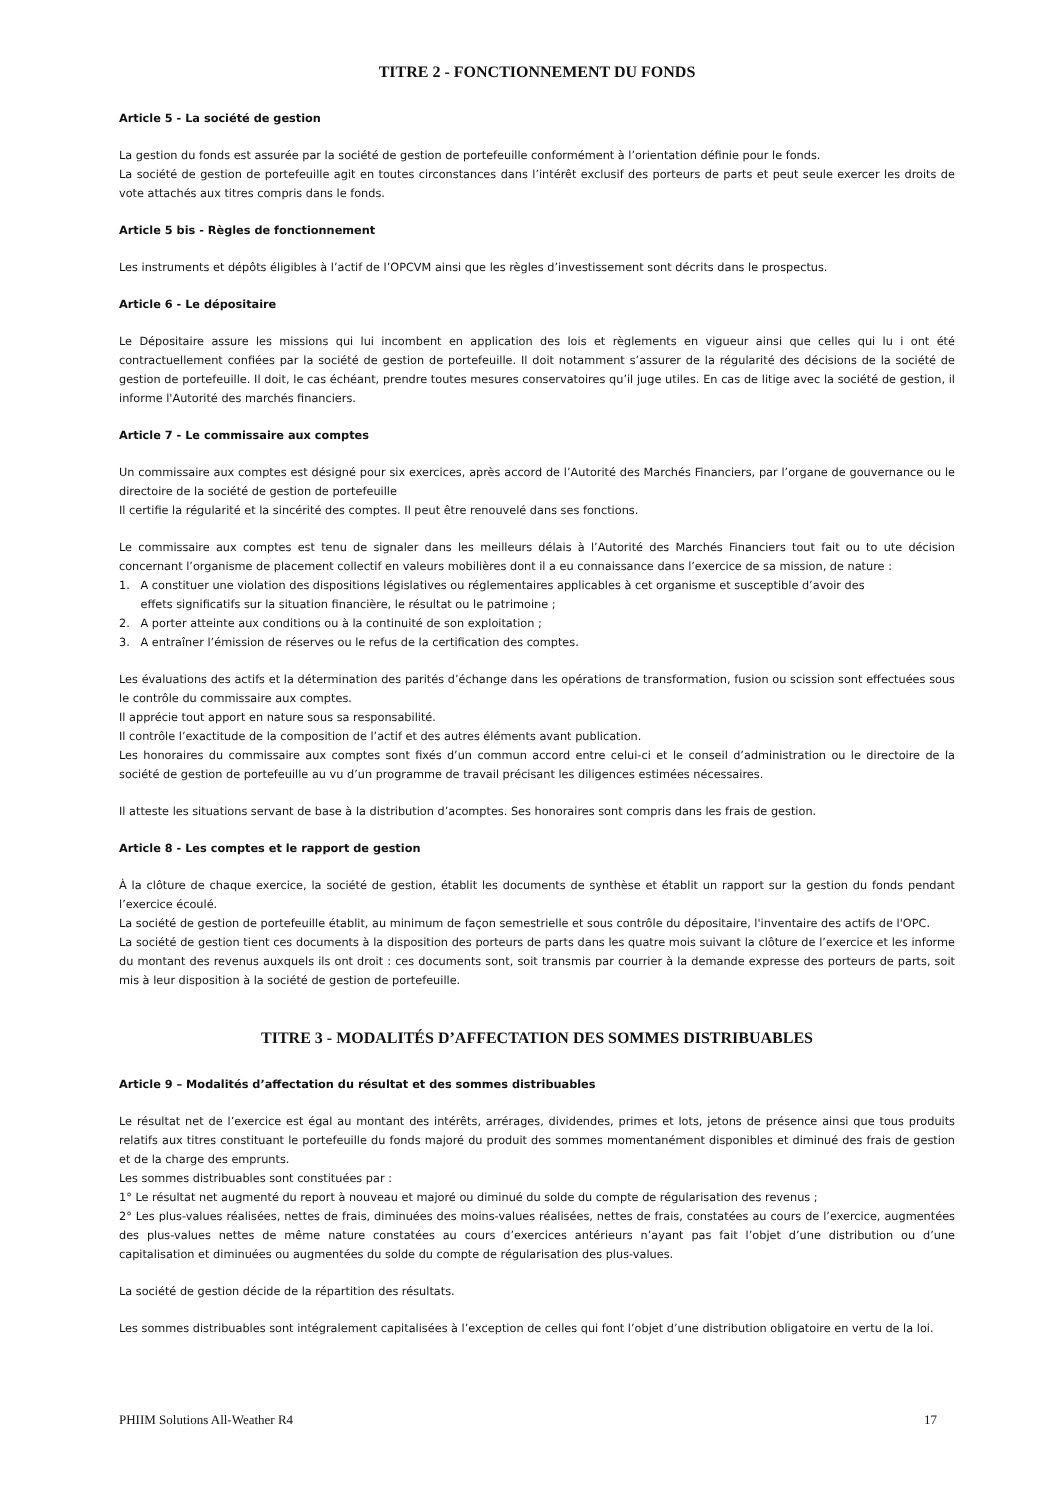TITRE 2 - FONCTIONNEMENT DU FONDS
Article 5 - La société de gestion
La gestion du fonds est assurée par la société de gestion de portefeuille conformément à l’orientation définie pour le fonds.
La société de gestion de portefeuille agit en toutes circonstances dans l’intérêt exclusif des porteurs de parts et peut seule exercer les droits de vote attachés aux titres compris dans le fonds.
Article 5 bis - Règles de fonctionnement
Les instruments et dépôts éligibles à l’actif de l’OPCVM ainsi que les règles d’investissement sont décrits dans le prospectus.
Article 6 - Le dépositaire
Le Dépositaire assure les missions qui lui incombent en application des lois et règlements en vigueur ainsi que celles qui lu i ont été contractuellement confiées par la société de gestion de portefeuille. Il doit notamment s’assurer de la régularité des décisions de la société de gestion de portefeuille. Il doit, le cas échéant, prendre toutes mesures conservatoires qu’il juge utiles. En cas de litige avec la société de gestion, il informe l'Autorité des marchés financiers.
Article 7 - Le commissaire aux comptes
Un commissaire aux comptes est désigné pour six exercices, après accord de l’Autorité des Marchés Financiers, par l’organe de gouvernance ou le directoire de la société de gestion de portefeuille
Il certifie la régularité et la sincérité des comptes. Il peut être renouvelé dans ses fonctions.
Le commissaire aux comptes est tenu de signaler dans les meilleurs délais à l’Autorité des Marchés Financiers tout fait ou to ute décision concernant l’organisme de placement collectif en valeurs mobilières dont il a eu connaissance dans l’exercice de sa mission, de nature :
1. A constituer une violation des dispositions législatives ou réglementaires applicables à cet organisme et susceptible d’avoir des
effets significatifs sur la situation financière, le résultat ou le patrimoine ;
2. A porter atteinte aux conditions ou à la continuité de son exploitation ;
3. A entraîner l’émission de réserves ou le refus de la certification des comptes.
Les évaluations des actifs et la détermination des parités d’échange dans les opérations de transformation, fusion ou scission sont effectuées sous le contrôle du commissaire aux comptes.
Il apprécie tout apport en nature sous sa responsabilité.
Il contrôle l’exactitude de la composition de l’actif et des autres éléments avant publication.
Les honoraires du commissaire aux comptes sont fixés d’un commun accord entre celui-ci et le conseil d’administration ou le directoire de la société de gestion de portefeuille au vu d’un programme de travail précisant les diligences estimées nécessaires.
Il atteste les situations servant de base à la distribution d’acomptes. Ses honoraires sont compris dans les frais de gestion.
Article 8 - Les comptes et le rapport de gestion
À la clôture de chaque exercice, la société de gestion, établit les documents de synthèse et établit un rapport sur la gestion du fonds pendant l’exercice écoulé.
La société de gestion de portefeuille établit, au minimum de façon semestrielle et sous contrôle du dépositaire, l'inventaire des actifs de l'OPC.
La société de gestion tient ces documents à la disposition des porteurs de parts dans les quatre mois suivant la clôture de l’exercice et les informe du montant des revenus auxquels ils ont droit : ces documents sont, soit transmis par courrier à la demande expresse des porteurs de parts, soit mis à leur disposition à la société de gestion de portefeuille.
TITRE 3 - MODALITÉS D’AFFECTATION DES SOMMES DISTRIBUABLES
Article 9 – Modalités d’affectation du résultat et des sommes distribuables
Le résultat net de l’exercice est égal au montant des intérêts, arrérages, dividendes, primes et lots, jetons de présence ainsi que tous produits relatifs aux titres constituant le portefeuille du fonds majoré du produit des sommes momentanément disponibles et diminué des frais de gestion et de la charge des emprunts.
Les sommes distribuables sont constituées par :
1° Le résultat net augmenté du report à nouveau et majoré ou diminué du solde du compte de régularisation des revenus ;
2° Les plus-values réalisées, nettes de frais, diminuées des moins-values réalisées, nettes de frais, constatées au cours de l’exercice, augmentées des plus-values nettes de même nature constatées au cours d’exercices antérieurs n’ayant pas fait l’objet d’une distribution ou d’une capitalisation et diminuées ou augmentées du solde du compte de régularisation des plus-values.
La société de gestion décide de la répartition des résultats.
Les sommes distribuables sont intégralement capitalisées à l’exception de celles qui font l’objet d’une distribution obligatoire en vertu de la loi.
PHIIM Solutions All-Weather R4 17